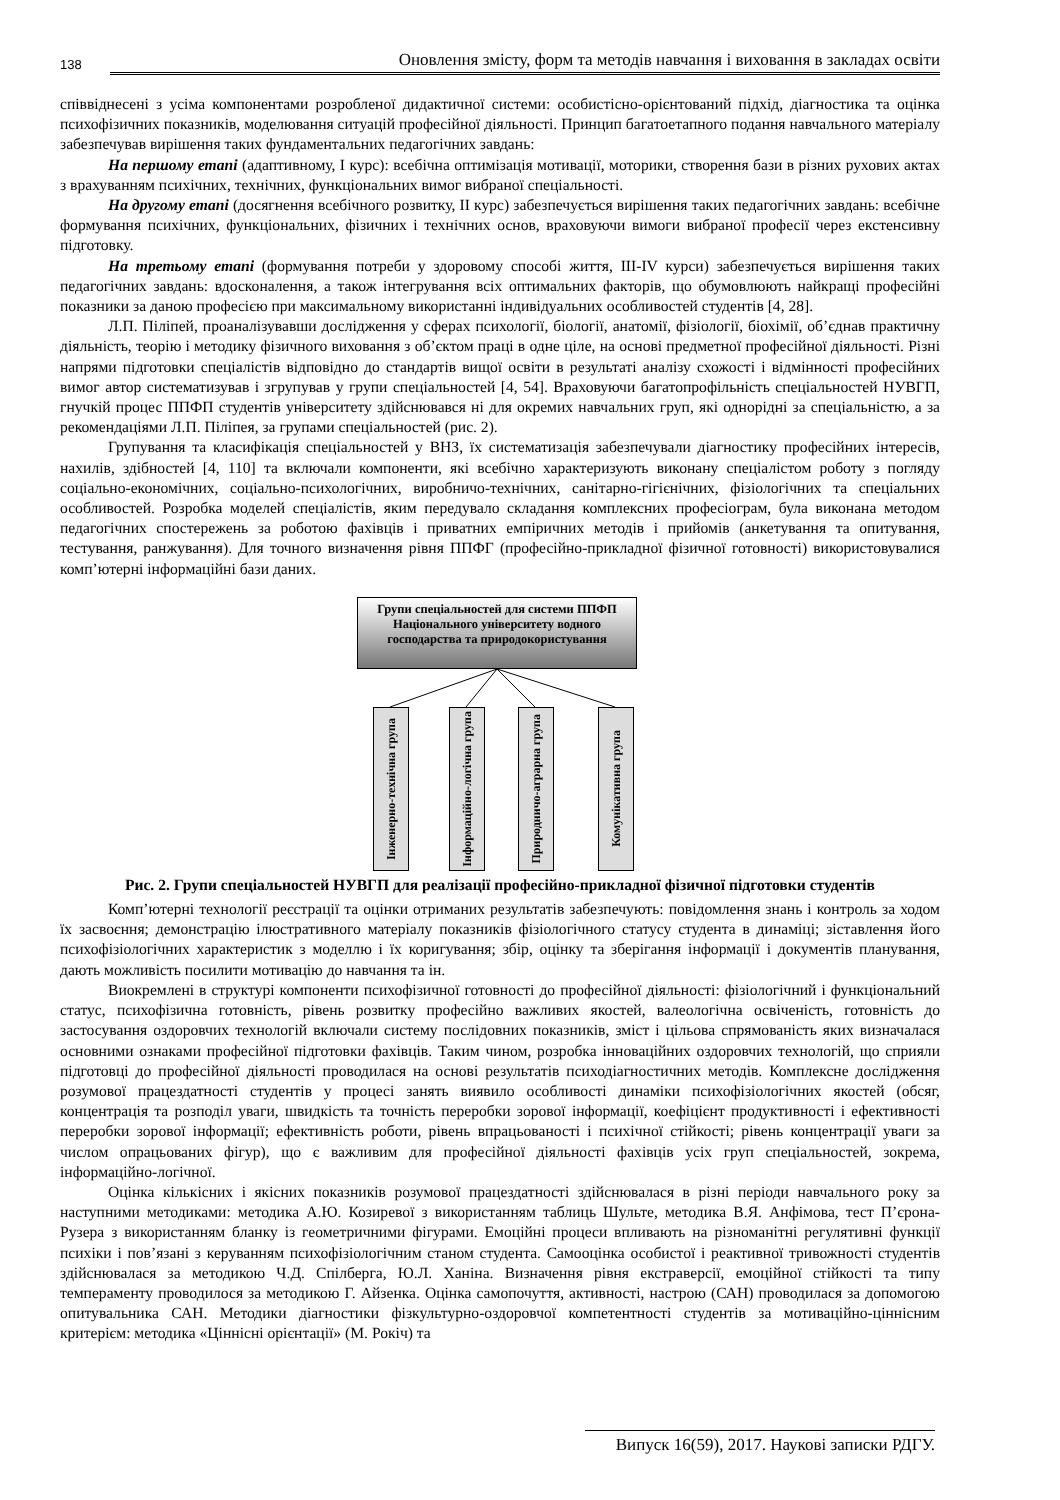138 Оновлення змісту, форм та методів навчання і виховання в закладах освіти
співвіднесені з усіма компонентами розробленої дидактичної системи: особистісно-орієнтований підхід, діагностика та оцінка психофізичних показників, моделювання ситуацій професійної діяльності. Принцип багатоетапного подання навчального матеріалу забезпечував вирішення таких фундаментальних педагогічних завдань:
На першому етапі (адаптивному, І курс): всебічна оптимізація мотивації, моторики, створення бази в різних рухових актах з врахуванням психічних, технічних, функціональних вимог вибраної спеціальності.
На другому етапі (досягнення всебічного розвитку, ІІ курс) забезпечується вирішення таких педагогічних завдань: всебічне формування психічних, функціональних, фізичних і технічних основ, враховуючи вимоги вибраної професії через екстенсивну підготовку.
На третьому етапі (формування потреби у здоровому способі життя, ІІІ-IV курси) забезпечується вирішення таких педагогічних завдань: вдосконалення, а також інтегрування всіх оптимальних факторів, що обумовлюють найкращі професійні показники за даною професією при максимальному використанні індивідуальних особливостей студентів [4, 28].
Л.П. Піліпей, проаналізувавши дослідження у сферах психології, біології, анатомії, фізіології, біохімії, об’єднав практичну діяльність, теорію і методику фізичного виховання з об’єктом праці в одне ціле, на основі предметної професійної діяльності. Різні напрями підготовки спеціалістів відповідно до стандартів вищої освіти в результаті аналізу схожості і відмінності професійних вимог автор систематизував і згрупував у групи спеціальностей [4, 54]. Враховуючи багатопрофільність спеціальностей НУВГП, гнучкій процес ППФП студентів університету здійснювався ні для окремих навчальних груп, які однорідні за спеціальністю, а за рекомендаціями Л.П. Піліпея, за групами спеціальностей (рис. 2).
Групування та класифікація спеціальностей у ВНЗ, їх систематизація забезпечували діагностику професійних інтересів, нахилів, здібностей [4, 110] та включали компоненти, які всебічно характеризують виконану спеціалістом роботу з погляду соціально-економічних, соціально-психологічних, виробничо-технічних, санітарно-гігієнічних, фізіологічних та спеціальних особливостей. Розробка моделей спеціалістів, яким передувало складання комплексних професіограм, була виконана методом педагогічних спостережень за роботою фахівців і приватних емпіричних методів і прийомів (анкетування та опитування, тестування, ранжування). Для точного визначення рівня ППФГ (професійно-прикладної фізичної готовності) використовувалися комп’ютерні інформаційні бази даних.
Групи спеціальностей для системи ППФП Національного університету водного господарства та природокористування
Інженерно-технічна група
Інформаційно-логічна група
Природничо-аграрна група
Комунікативна група
Рис. 2. Групи спеціальностей НУВГП для реалізації професійно-прикладної фізичної підготовки студентів
Комп’ютерні технології реєстрації та оцінки отриманих результатів забезпечують: повідомлення знань і контроль за ходом їх засвоєння; демонстрацію ілюстративного матеріалу показників фізіологічного статусу студента в динаміці; зіставлення його психофізіологічних характеристик з моделлю і їх коригування; збір, оцінку та зберігання інформації і документів планування, дають можливість посилити мотивацію до навчання та ін.
Виокремлені в структурі компоненти психофізичної готовності до професійної діяльності: фізіологічний і функціональний статус, психофізична готовність, рівень розвитку професійно важливих якостей, валеологічна освіченість, готовність до застосування оздоровчих технологій включали систему послідовних показників, зміст і цільова спрямованість яких визначалася основними ознаками професійної підготовки фахівців. Таким чином, розробка інноваційних оздоровчих технологій, що сприяли підготовці до професійної діяльності проводилася на основі результатів психодіагностичних методів. Комплексне дослідження розумової працездатності студентів у процесі занять виявило особливості динаміки психофізіологічних якостей (обсяг, концентрація та розподіл уваги, швидкість та точність переробки зорової інформації, коефіцієнт продуктивності і ефективності переробки зорової інформації; ефективність роботи, рівень впрацьованості і психічної стійкості; рівень концентрації уваги за числом опрацьованих фігур), що є важливим для професійної діяльності фахівців усіх груп спеціальностей, зокрема, інформаційно-логічної.
Оцінка кількісних і якісних показників розумової працездатності здійснювалася в різні періоди навчального року за наступними методиками: методика А.Ю. Козиревої з використанням таблиць Шульте, методика В.Я. Анфімова, тест П’єрона-Рузера з використанням бланку із геометричними фігурами. Емоційні процеси впливають на різноманітні регулятивні функції психіки і пов’язані з керуванням психофізіологічним станом студента. Самооцінка особистої і реактивної тривожності студентів здійснювалася за методикою Ч.Д. Спілберга, Ю.Л. Ханіна. Визначення рівня екстраверсії, емоційної стійкості та типу темпераменту проводилося за методикою Г. Айзенка. Оцінка самопочуття, активності, настрою (САН) проводилася за допомогою опитувальника САН. Методики діагностики фізкультурно-оздоровчої компетентності студентів за мотиваційно-ціннісним критерієм: методика «Ціннісні орієнтації» (М. Рокіч) та
Випуск 16(59), 2017. Наукові записки РДГУ.